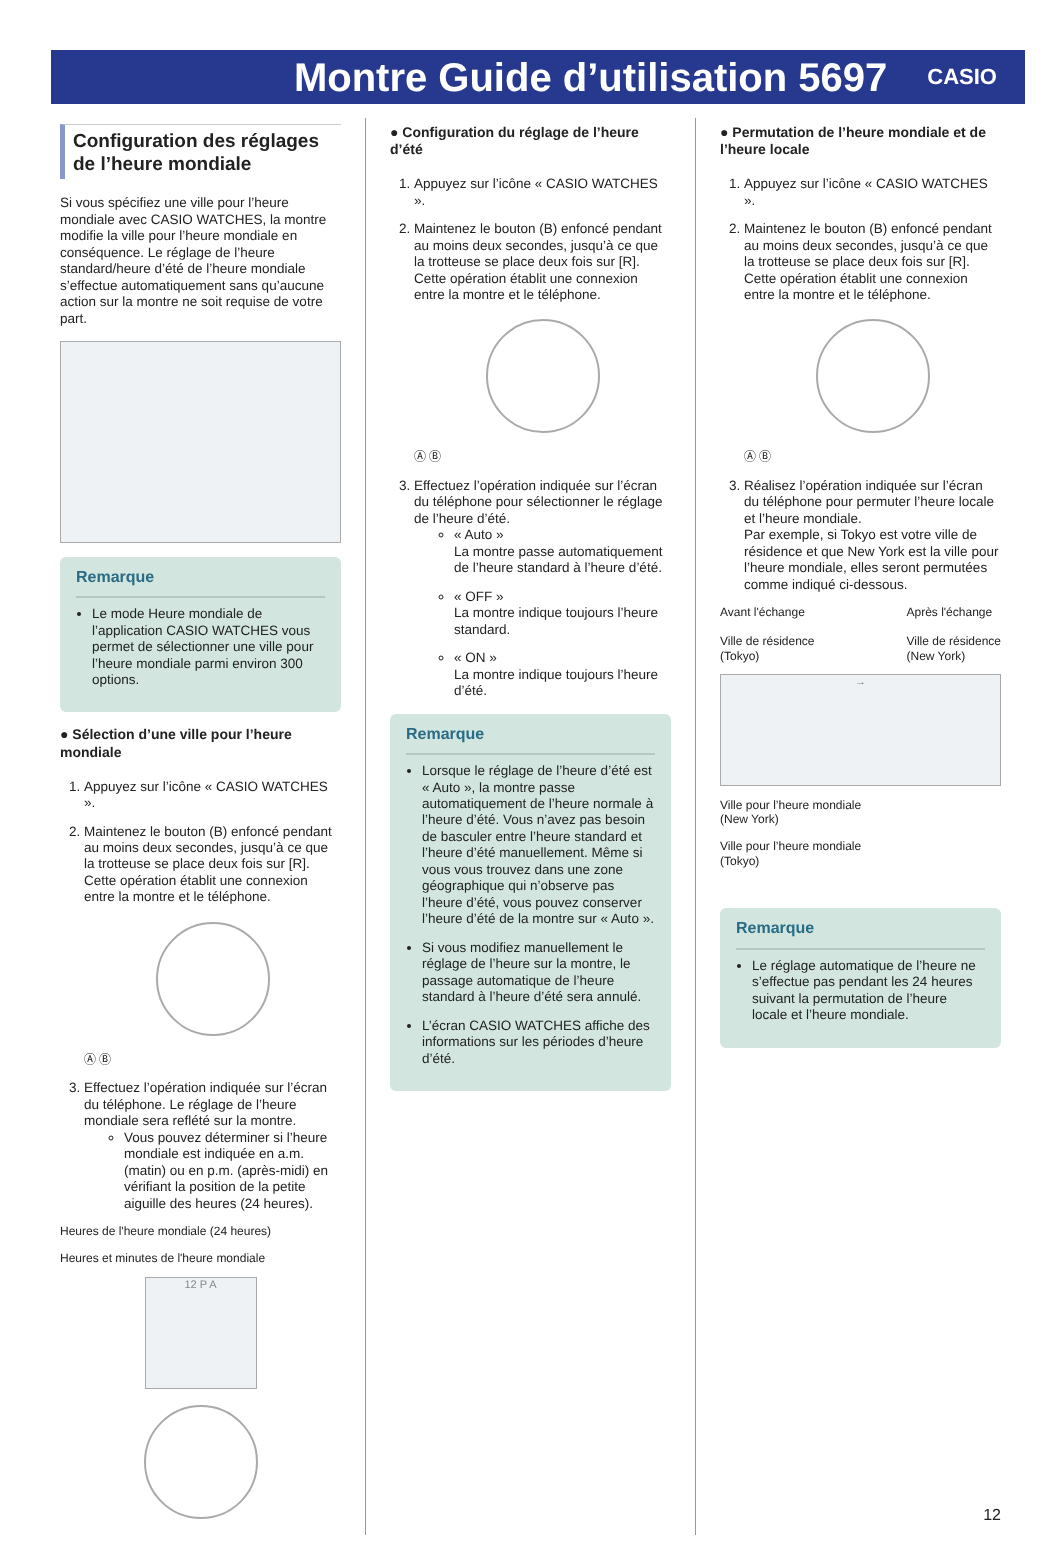Montre Guide d’utilisation 5697
CASIO
Configuration des réglages de l’heure mondiale
Si vous spécifiez une ville pour l’heure mondiale avec CASIO WATCHES, la montre modifie la ville pour l’heure mondiale en conséquence. Le réglage de l’heure standard/heure d’été de l’heure mondiale s’effectue automatiquement sans qu’aucune action sur la montre ne soit requise de votre part.
Remarque
Le mode Heure mondiale de l’application CASIO WATCHES vous permet de sélectionner une ville pour l’heure mondiale parmi environ 300 options.
● Sélection d’une ville pour l’heure mondiale
1. Appuyez sur l’icône « CASIO WATCHES ».
2. Maintenez le bouton (B) enfoncé pendant au moins deux secondes, jusqu’à ce que la trotteuse se place deux fois sur [R].
Cette opération établit une connexion entre la montre et le téléphone.
Ⓐ Ⓑ
3. Effectuez l’opération indiquée sur l’écran du téléphone. Le réglage de l’heure mondiale sera reflété sur la montre.
Vous pouvez déterminer si l’heure mondiale est indiquée en a.m. (matin) ou en p.m. (après-midi) en vérifiant la position de la petite aiguille des heures (24 heures).
Heures de l'heure mondiale (24 heures)
Heures et minutes de l'heure mondiale
12 P A
● Configuration du réglage de l’heure d’été
1. Appuyez sur l’icône « CASIO WATCHES ».
2. Maintenez le bouton (B) enfoncé pendant au moins deux secondes, jusqu’à ce que la trotteuse se place deux fois sur [R].
Cette opération établit une connexion entre la montre et le téléphone.
Ⓐ Ⓑ
3. Effectuez l’opération indiquée sur l’écran du téléphone pour sélectionner le réglage de l’heure d’été.
« Auto »
La montre passe automatiquement de l’heure standard à l’heure d’été.
« OFF »
La montre indique toujours l’heure standard.
« ON »
La montre indique toujours l’heure d’été.
Remarque
Lorsque le réglage de l’heure d’été est « Auto », la montre passe automatiquement de l’heure normale à l’heure d’été. Vous n’avez pas besoin de basculer entre l’heure standard et l’heure d’été manuellement. Même si vous vous trouvez dans une zone géographique qui n’observe pas l’heure d’été, vous pouvez conserver l’heure d’été de la montre sur « Auto ».
Si vous modifiez manuellement le réglage de l’heure sur la montre, le passage automatique de l’heure standard à l’heure d’été sera annulé.
L’écran CASIO WATCHES affiche des informations sur les périodes d’heure d’été.
● Permutation de l’heure mondiale et de l’heure locale
1. Appuyez sur l’icône « CASIO WATCHES ».
2. Maintenez le bouton (B) enfoncé pendant au moins deux secondes, jusqu’à ce que la trotteuse se place deux fois sur [R].
Cette opération établit une connexion entre la montre et le téléphone.
Ⓐ Ⓑ
3. Réalisez l’opération indiquée sur l’écran du téléphone pour permuter l’heure locale et l’heure mondiale.
Par exemple, si Tokyo est votre ville de résidence et que New York est la ville pour l’heure mondiale, elles seront permutées comme indiqué ci-dessous.
Avant l'échange
Ville de résidence
(Tokyo)
Après l'échange
Ville de résidence
(New York)
→
Ville pour l’heure mondiale
(New York)
Ville pour l’heure mondiale
(Tokyo)
Remarque
Le réglage automatique de l’heure ne s’effectue pas pendant les 24 heures suivant la permutation de l’heure locale et l’heure mondiale.
12